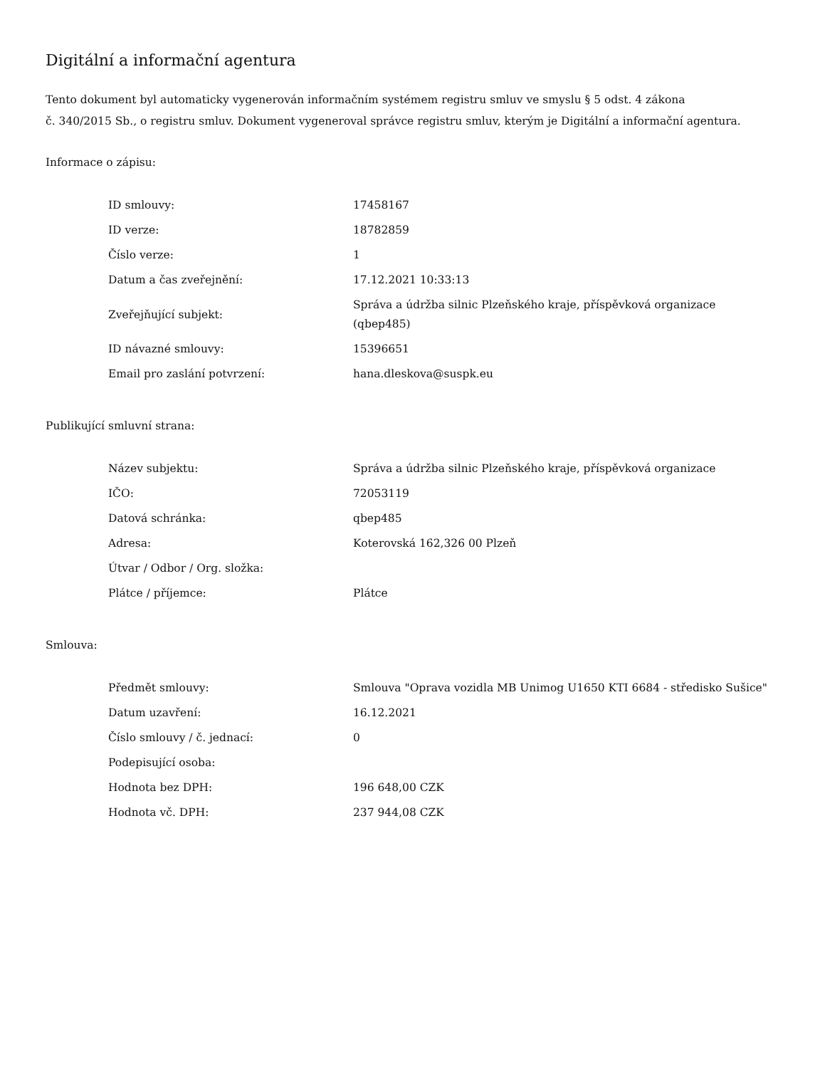Digitální a informační agentura
Tento dokument byl automaticky vygenerován informačním systémem registru smluv ve smyslu § 5 odst. 4 zákona
č. 340/2015 Sb., o registru smluv. Dokument vygeneroval správce registru smluv, kterým je Digitální a informační agentura.
Informace o zápisu:
| ID smlouvy: | 17458167 |
| ID verze: | 18782859 |
| Číslo verze: | 1 |
| Datum a čas zveřejnění: | 17.12.2021 10:33:13 |
| Zveřejňující subjekt: | Správa a údržba silnic Plzeňského kraje, příspěvková organizace (qbep485) |
| ID návazné smlouvy: | 15396651 |
| Email pro zaslání potvrzení: | hana.dleskova@suspk.eu |
Publikující smluvní strana:
| Název subjektu: | Správa a údržba silnic Plzeňského kraje, příspěvková organizace |
| IČO: | 72053119 |
| Datová schránka: | qbep485 |
| Adresa: | Koterovská 162,326 00 Plzeň |
| Útvar / Odbor / Org. složka: | |
| Plátce / příjemce: | Plátce |
Smlouva:
| Předmět smlouvy: | Smlouva "Oprava vozidla MB Unimog U1650 KTI 6684 - středisko Sušice" |
| Datum uzavření: | 16.12.2021 |
| Číslo smlouvy / č. jednací: | 0 |
| Podepisující osoba: | |
| Hodnota bez DPH: | 196 648,00 CZK |
| Hodnota vč. DPH: | 237 944,08 CZK |